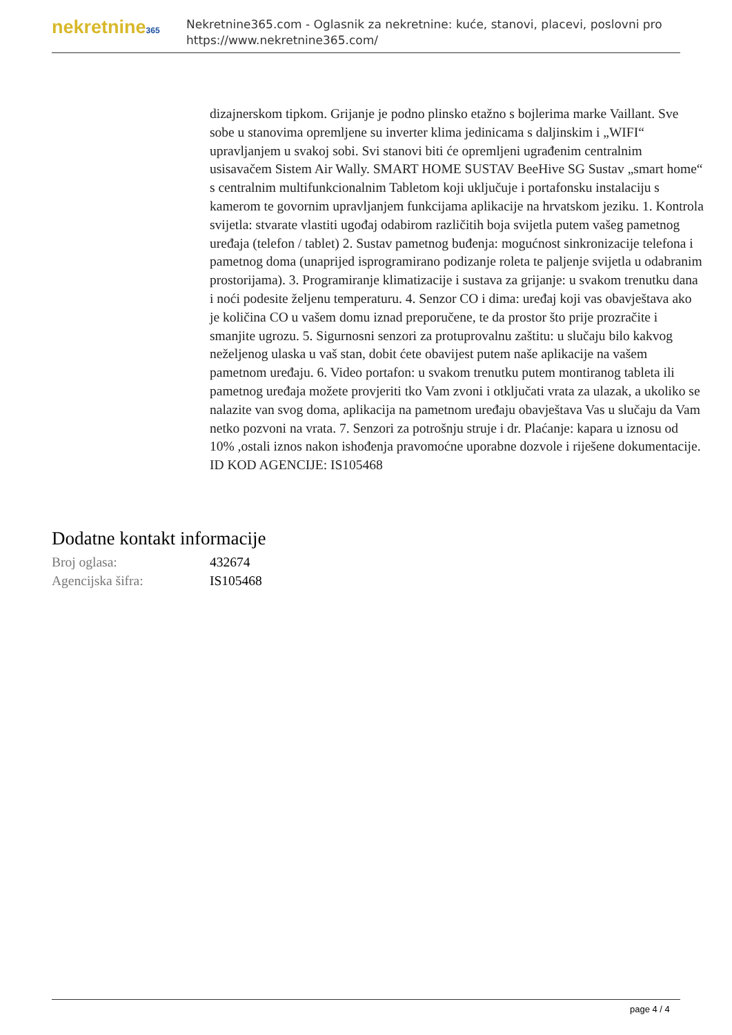nekretnine365
Nekretnine365.com - Oglasnik za nekretnine: kuće, stanovi, placevi, poslovni pro
https://www.nekretnine365.com/
dizajnerskom tipkom. Grijanje je podno plinsko etažno s bojlerima marke Vaillant. Sve sobe u stanovima opremljene su inverter klima jedinicama s daljinskim i „WIFI“ upravljanjem u svakoj sobi. Svi stanovi biti će opremljeni ugrađenim centralnim usisavačem Sistem Air Wally. SMART HOME SUSTAV BeeHive SG Sustav „smart home“ s centralnim multifunkcionalnim Tabletom koji uključuje i portafonsku instalaciju s kamerom te govornim upravljanjem funkcijama aplikacije na hrvatskom jeziku. 1. Kontrola svijetla: stvarate vlastiti ugođaj odabirom različitih boja svijetla putem vašeg pametnog uređaja (telefon / tablet) 2. Sustav pametnog buđenja: mogućnost sinkronizacije telefona i pametnog doma (unaprijed isprogramirano podizanje roleta te paljenje svijetla u odabranim prostorijama). 3. Programiranje klimatizacije i sustava za grijanje: u svakom trenutku dana i noći podesite željenu temperaturu. 4. Senzor CO i dima: uređaj koji vas obavještava ako je količina CO u vašem domu iznad preporučene, te da prostor što prije prozračite i smanjite ugrozu. 5. Sigurnosni senzori za protuprovalnu zaštitu: u slučaju bilo kakvog neželjenog ulaska u vaš stan, dobit ćete obavijest putem naše aplikacije na vašem pametnom uređaju. 6. Video portafon: u svakom trenutku putem montiranog tableta ili pametnog uređaja možete provjeriti tko Vam zvoni i otključati vrata za ulazak, a ukoliko se nalazite van svog doma, aplikacija na pametnom uređaju obavještava Vas u slučaju da Vam netko pozvoni na vrata. 7. Senzori za potrošnju struje i dr. Plaćanje: kapara u iznosu od 10% ,ostali iznos nakon ishođenja pravomoćne uporabne dozvole i riješene dokumentacije. ID KOD AGENCIJE: IS105468
Dodatne kontakt informacije
| Broj oglasa: | 432674 |
| Agencijska šifra: | IS105468 |
page 4 / 4